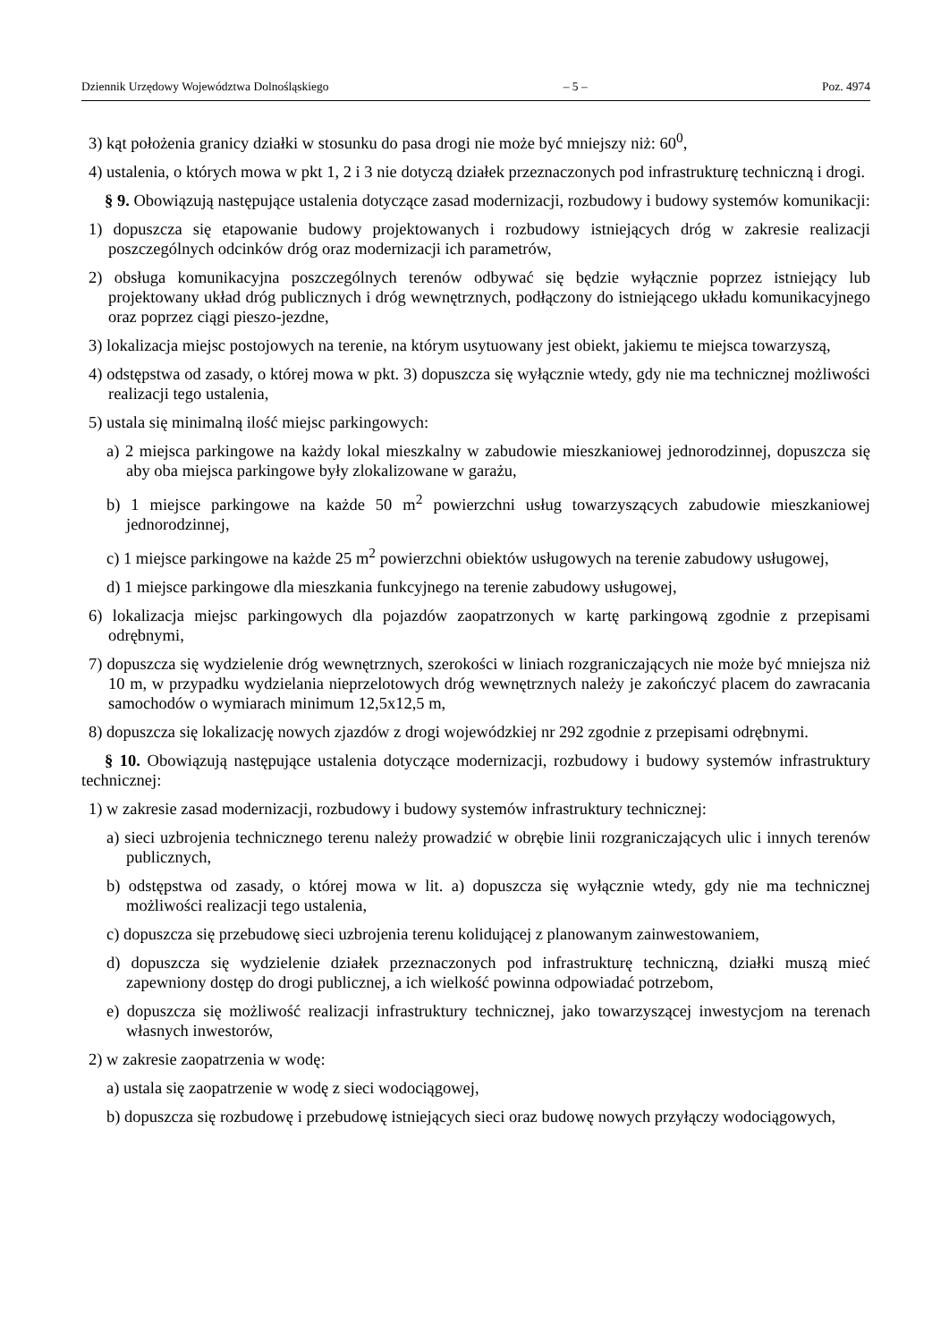Dziennik Urzędowy Województwa Dolnośląskiego – 5 – Poz. 4974
3) kąt położenia granicy działki w stosunku do pasa drogi nie może być mniejszy niż: 60<sup>0</sup>,
4) ustalenia, o których mowa w pkt 1, 2 i 3 nie dotyczą działek przeznaczonych pod infrastrukturę techniczną i drogi.
§ 9. Obowiązują następujące ustalenia dotyczące zasad modernizacji, rozbudowy i budowy systemów komunikacji:
1) dopuszcza się etapowanie budowy projektowanych i rozbudowy istniejących dróg w zakresie realizacji poszczególnych odcinków dróg oraz modernizacji ich parametrów,
2) obsługa komunikacyjna poszczególnych terenów odbywać się będzie wyłącznie poprzez istniejący lub projektowany układ dróg publicznych i dróg wewnętrznych, podłączony do istniejącego układu komunikacyjnego oraz poprzez ciągi pieszo-jezdne,
3) lokalizacja miejsc postojowych na terenie, na którym usytuowany jest obiekt, jakiemu te miejsca towarzyszą,
4) odstępstwa od zasady, o której mowa w pkt. 3) dopuszcza się wyłącznie wtedy, gdy nie ma technicznej możliwości realizacji tego ustalenia,
5) ustala się minimalną ilość miejsc parkingowych:
a) 2 miejsca parkingowe na każdy lokal mieszkalny w zabudowie mieszkaniowej jednorodzinnej, dopuszcza się aby oba miejsca parkingowe były zlokalizowane w garażu,
b) 1 miejsce parkingowe na każde 50 m<sup>2</sup> powierzchni usług towarzyszących zabudowie mieszkaniowej jednorodzinnej,
c) 1 miejsce parkingowe na każde 25 m<sup>2</sup> powierzchni obiektów usługowych na terenie zabudowy usługowej,
d) 1 miejsce parkingowe dla mieszkania funkcyjnego na terenie zabudowy usługowej,
6) lokalizacja miejsc parkingowych dla pojazdów zaopatrzonych w kartę parkingową zgodnie z przepisami odrębnymi,
7) dopuszcza się wydzielenie dróg wewnętrznych, szerokości w liniach rozgraniczających nie może być mniejsza niż 10 m, w przypadku wydzielania nieprzelotowych dróg wewnętrznych należy je zakończyć placem do zawracania samochodów o wymiarach minimum 12,5x12,5 m,
8) dopuszcza się lokalizację nowych zjazdów z drogi wojewódzkiej nr 292 zgodnie z przepisami odrębnymi.
§ 10. Obowiązują następujące ustalenia dotyczące modernizacji, rozbudowy i budowy systemów infrastruktury technicznej:
1) w zakresie zasad modernizacji, rozbudowy i budowy systemów infrastruktury technicznej:
a) sieci uzbrojenia technicznego terenu należy prowadzić w obrębie linii rozgraniczających ulic i innych terenów publicznych,
b) odstępstwa od zasady, o której mowa w lit. a) dopuszcza się wyłącznie wtedy, gdy nie ma technicznej możliwości realizacji tego ustalenia,
c) dopuszcza się przebudowę sieci uzbrojenia terenu kolidującej z planowanym zainwestowaniem,
d) dopuszcza się wydzielenie działek przeznaczonych pod infrastrukturę techniczną, działki muszą mieć zapewniony dostęp do drogi publicznej, a ich wielkość powinna odpowiadać potrzebom,
e) dopuszcza się możliwość realizacji infrastruktury technicznej, jako towarzyszącej inwestycjom na terenach własnych inwestorów,
2) w zakresie zaopatrzenia w wodę:
a) ustala się zaopatrzenie w wodę z sieci wodociągowej,
b) dopuszcza się rozbudowę i przebudowę istniejących sieci oraz budowę nowych przyłączy wodociągowych,